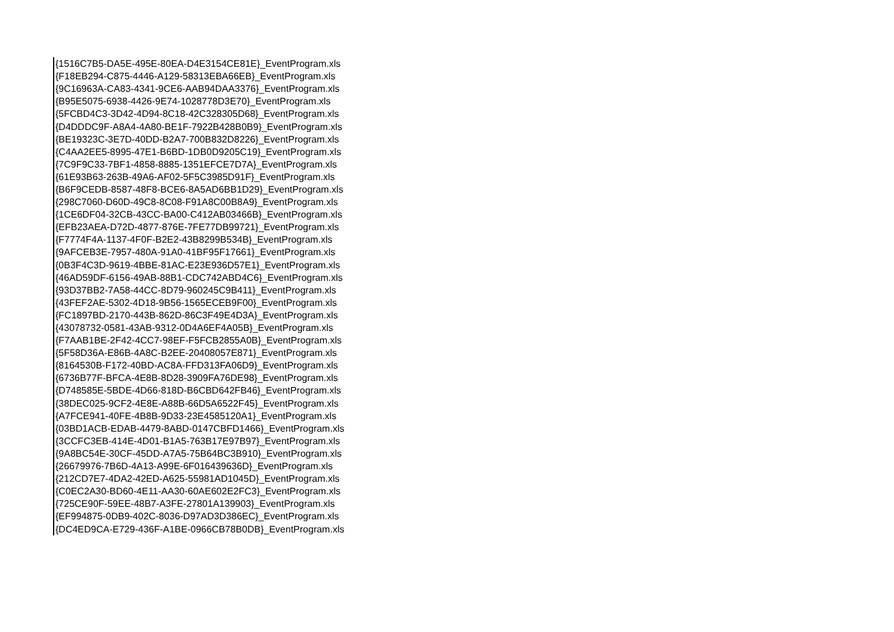| {1516C7B5-DA5E-495E-80EA-D4E3154CE81E}_EventProgram.xls |
| {F18EB294-C875-4446-A129-58313EBA66EB}_EventProgram.xls |
| {9C16963A-CA83-4341-9CE6-AAB94DAA3376}_EventProgram.xls |
| {B95E5075-6938-4426-9E74-1028778D3E70}_EventProgram.xls |
| {5FCBD4C3-3D42-4D94-8C18-42C328305D68}_EventProgram.xls |
| {D4DDDC9F-A8A4-4A80-BE1F-7922B428B0B9}_EventProgram.xls |
| {BE19323C-3E7D-40DD-B2A7-700B832D8226}_EventProgram.xls |
| {C4AA2EE5-8995-47E1-B6BD-1DB0D9205C19}_EventProgram.xls |
| {7C9F9C33-7BF1-4858-8885-1351EFCE7D7A}_EventProgram.xls |
| {61E93B63-263B-49A6-AF02-5F5C3985D91F}_EventProgram.xls |
| {B6F9CEDB-8587-48F8-BCE6-8A5AD6BB1D29}_EventProgram.xls |
| {298C7060-D60D-49C8-8C08-F91A8C00B8A9}_EventProgram.xls |
| {1CE6DF04-32CB-43CC-BA00-C412AB03466B}_EventProgram.xls |
| {EFB23AEA-D72D-4877-876E-7FE77DB99721}_EventProgram.xls |
| {F7774F4A-1137-4F0F-B2E2-43B8299B534B}_EventProgram.xls |
| {9AFCEB3E-7957-480A-91A0-41BF95F17661}_EventProgram.xls |
| {0B3F4C3D-9619-4BBE-81AC-E23E936D57E1}_EventProgram.xls |
| {46AD59DF-6156-49AB-88B1-CDC742ABD4C6}_EventProgram.xls |
| {93D37BB2-7A58-44CC-8D79-960245C9B411}_EventProgram.xls |
| {43FEF2AE-5302-4D18-9B56-1565ECEB9F00}_EventProgram.xls |
| {FC1897BD-2170-443B-862D-86C3F49E4D3A}_EventProgram.xls |
| {43078732-0581-43AB-9312-0D4A6EF4A05B}_EventProgram.xls |
| {F7AAB1BE-2F42-4CC7-98EF-F5FCB2855A0B}_EventProgram.xls |
| {5F58D36A-E86B-4A8C-B2EE-20408057E871}_EventProgram.xls |
| {8164530B-F172-40BD-AC8A-FFD313FA06D9}_EventProgram.xls |
| {6736B77F-BFCA-4E8B-8D28-3909FA76DE98}_EventProgram.xls |
| {D748585E-5BDE-4D66-818D-B6CBD642FB46}_EventProgram.xls |
| {38DEC025-9CF2-4E8E-A88B-66D5A6522F45}_EventProgram.xls |
| {A7FCE941-40FE-4B8B-9D33-23E4585120A1}_EventProgram.xls |
| {03BD1ACB-EDAB-4479-8ABD-0147CBFD1466}_EventProgram.xls |
| {3CCFC3EB-414E-4D01-B1A5-763B17E97B97}_EventProgram.xls |
| {9A8BC54E-30CF-45DD-A7A5-75B64BC3B910}_EventProgram.xls |
| {26679976-7B6D-4A13-A99E-6F016439636D}_EventProgram.xls |
| {212CD7E7-4DA2-42ED-A625-55981AD1045D}_EventProgram.xls |
| {C0EC2A30-BD60-4E11-AA30-60AE602E2FC3}_EventProgram.xls |
| {725CE90F-59EE-48B7-A3FE-27801A139903}_EventProgram.xls |
| {EF994875-0DB9-402C-8036-D97AD3D386EC}_EventProgram.xls |
| {DC4ED9CA-E729-436F-A1BE-0966CB78B0DB}_EventProgram.xls |